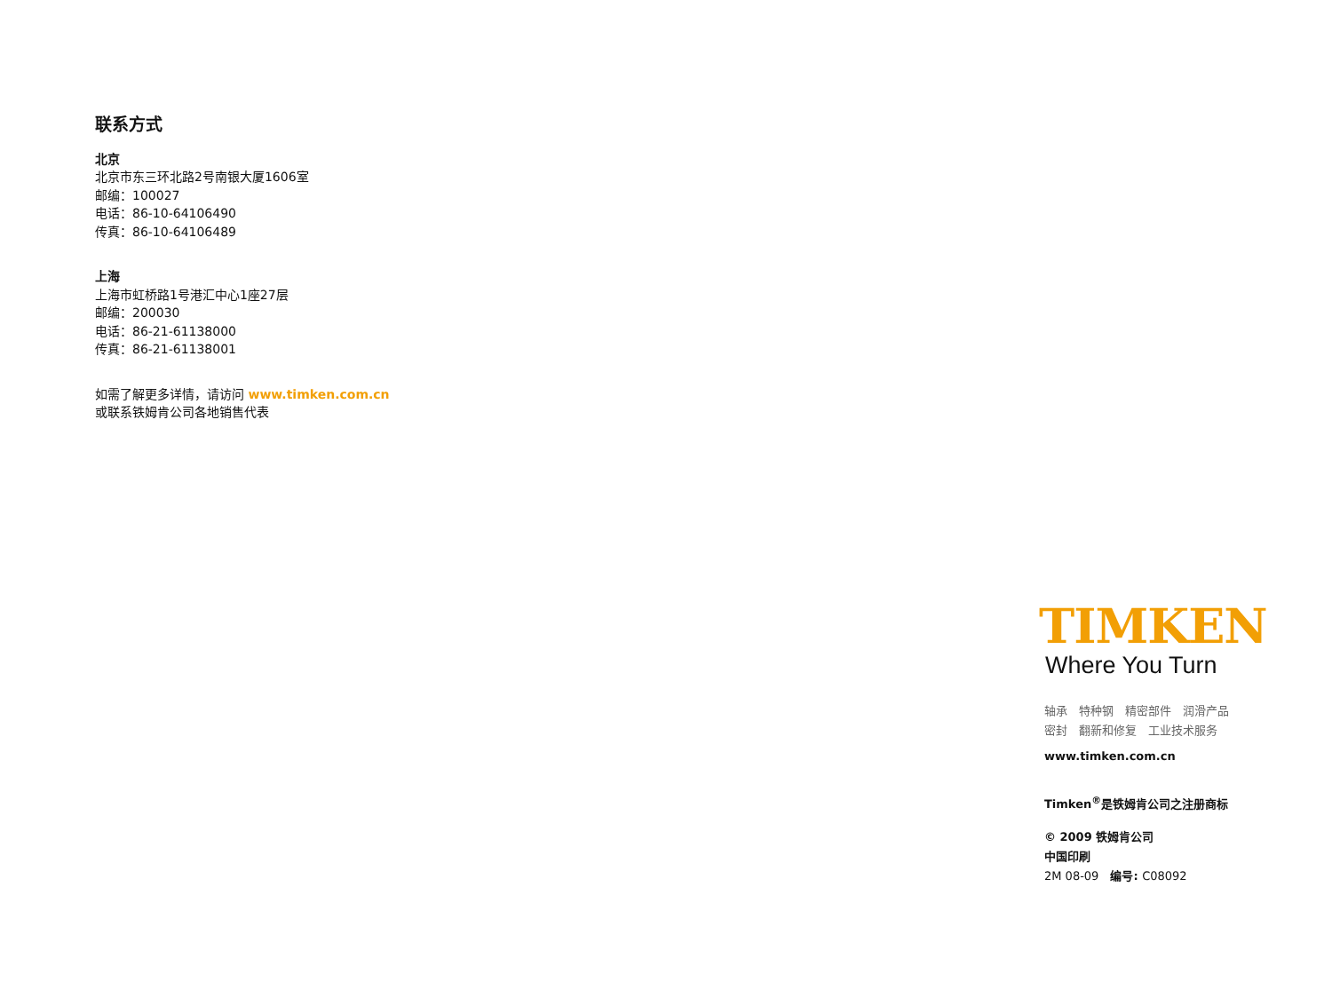联系方式
北京
北京市东三环北路2号南银大厦1606室
邮编：100027
电话：86-10-64106490
传真：86-10-64106489
上海
上海市虹桥路1号港汇中心1座27层
邮编：200030
电话：86-21-61138000
传真：86-21-61138001
如需了解更多详情，请访问 www.timken.com.cn
或联系铁姆肯公司各地销售代表
TIMKEN
Where You Turn
轴承　特种钢　精密部件　润滑产品
密封　翻新和修复　工业技术服务
www.timken.com.cn
Timken<sup>®</sup>是铁姆肯公司之注册商标
© 2009 铁姆肯公司
中国印刷
2M 08-09　编号: C08092